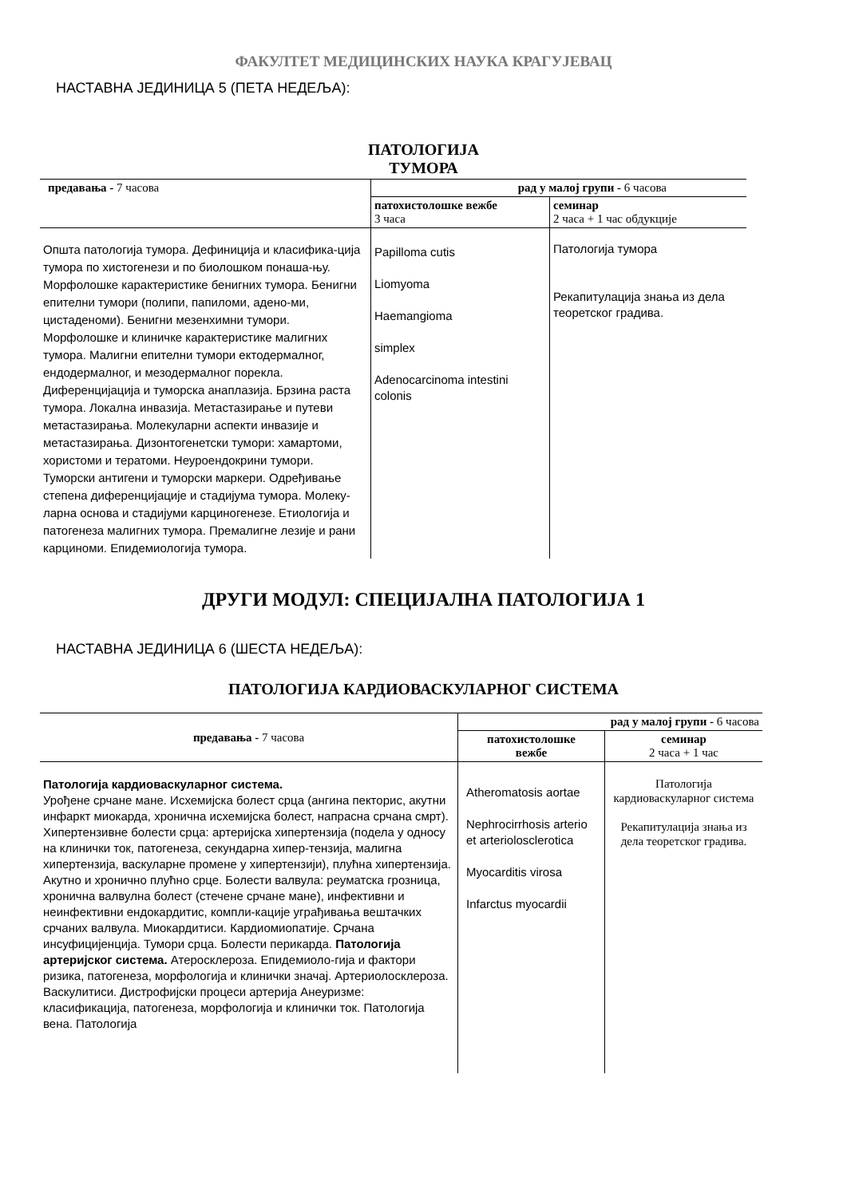ФАКУЛТЕТ МЕДИЦИНСКИХ НАУКА КРАГУЈЕВАЦ
НАСТАВНА ЈЕДИНИЦА 5 (ПЕТА НЕДЕЉА):
ПАТОЛОГИЈА
ТУМОРА
| предавања - 7 часова | рад у малој групи - 6 часова | |
| | патохистолошке вежбе 3 часа | семинар 2 часа + 1 час обдукције |
| Општа патологија тумора. Дефиниција и класифика-ција тумора по хистогенези и по биолошком понаша-њу. Морфолошке карактеристике бенигних тумора. Бенигни епителни тумори (полипи, папиломи, адено-ми, цистаденоми). Бенигни мезенхимни тумори. Морфолошке и клиничке карактеристике малигних тумора. Малигни епителни тумори ектодермалног, ендодермалног, и мезодермалног порекла. Диференцијација и туморска анаплазија. Брзина раста тумора. Локална инвазија. Метастазирање и путеви метастазирања. Молекуларни аспекти инвазије и метастазирања. Дизонтогенетски тумори: хамартоми, хористоми и тератоми. Неуроендокрини тумори. Туморски антигени и туморски маркери. Одређивање степена диференцијације и стадијума тумора. Молеку-ларна основа и стадијуми карциногенезе. Етиологија и патогенеза малигних тумора. Премалигне лезије и рани карциноми. Епидемиологија тумора. | Papilloma cutis Liomyoma Haemangioma simplex Adenocarcinoma intestini colonis | Патологија тумора Рекапитулација знања из дела теоретског градива. |
ДРУГИ МОДУЛ: СПЕЦИЈАЛНА ПАТОЛОГИЈА 1
НАСТАВНА ЈЕДИНИЦА 6 (ШЕСТА НЕДЕЉА):
ПАТОЛОГИЈА КАРДИОВАСКУЛАРНОГ СИСТЕМА
| предавања - 7 часова | рад у малој групи - 6 часова | |
| | патохистолошке вежбе | семинар 2 часа + 1 час |
| Патологија кардиоваскуларног система. Урођене срчане мане. Исхемијска болест срца (ангина пекторис, акутни инфаркт миокарда, хронична исхемијска болест, напрасна срчана смрт). Хипертензивне болести срца: артеријска хипертензија (подела у односу на клинички ток, патогенеза, секундарна хипер-тензија, малигна хипертензија, васкуларне промене у хипертензији), плућна хипертензија. Акутно и хронично плућно срце. Болести валвула: реуматска грозница, хронична валвулна болест (стечене срчане мане), инфективни и неинфективни ендокардитис, компли-кације уграђивања вештачких срчаних валвула. Миокардитиси. Кардиомиопатије. Срчана инсуфицијенција. Тумори срца. Болести перикарда. Патологија артеријског система. Атеросклероза. Епидемиоло-гија и фактори ризика, патогенеза, морфологија и клинички значај. Артериолосклероза. Васкулитиси. Дистрофијски процеси артерија Анеуризме: класификација, патогенеза, морфологија и клинички ток. Патологија вена. Патологија | Atheromatosis aortae Nephrocirrhosis arterio et arteriolosclerotica Myocarditis virosa Infarctus myocardii | Патологија кардиоваскуларног система Рекапитулација знања из дела теоретског градива. |